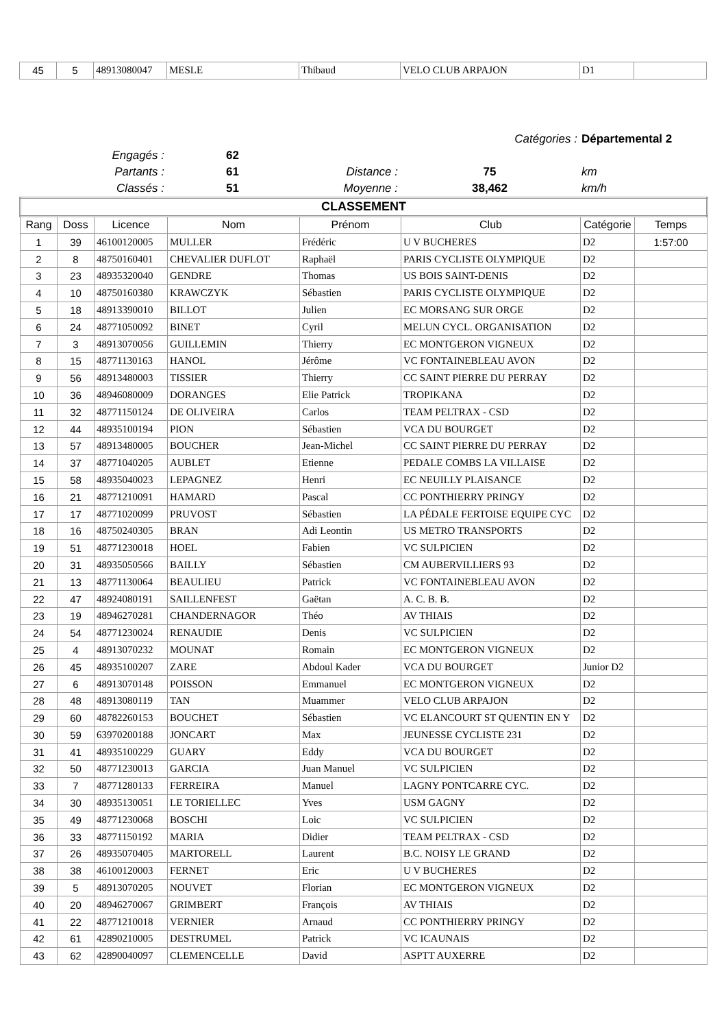| 45 | 5 | 48913080047 | MESLE | Thibaud | VELO CLUB ARPAJON | D1 | |
| | | | Catégories : | Départemental 2 |
| Engagés : | 62 | | | |
| Partants : | 61 | Distance : | 75 | km |
| Classés : | 51 | Moyenne : | 38,462 | km/h |
| CLASSEMENT | | | | | | | |
| --- | --- | --- | --- | --- | --- | --- | --- |
| Rang | Doss | Licence | Nom | Prénom | Club | Catégorie | Temps |
| 1 | 39 | 46100120005 | MULLER | Frédéric | U V BUCHERES | D2 | 1:57:00 |
| 2 | 8 | 48750160401 | CHEVALIER DUFLOT | Raphaël | PARIS CYCLISTE OLYMPIQUE | D2 | |
| 3 | 23 | 48935320040 | GENDRE | Thomas | US BOIS SAINT-DENIS | D2 | |
| 4 | 10 | 48750160380 | KRAWCZYK | Sébastien | PARIS CYCLISTE OLYMPIQUE | D2 | |
| 5 | 18 | 48913390010 | BILLOT | Julien | EC MORSANG SUR ORGE | D2 | |
| 6 | 24 | 48771050092 | BINET | Cyril | MELUN CYCL. ORGANISATION | D2 | |
| 7 | 3 | 48913070056 | GUILLEMIN | Thierry | EC MONTGERON VIGNEUX | D2 | |
| 8 | 15 | 48771130163 | HANOL | Jérôme | VC FONTAINEBLEAU AVON | D2 | |
| 9 | 56 | 48913480003 | TISSIER | Thierry | CC SAINT PIERRE DU PERRAY | D2 | |
| 10 | 36 | 48946080009 | DORANGES | Elie Patrick | TROPIKANA | D2 | |
| 11 | 32 | 48771150124 | DE OLIVEIRA | Carlos | TEAM PELTRAX - CSD | D2 | |
| 12 | 44 | 48935100194 | PION | Sébastien | VCA DU BOURGET | D2 | |
| 13 | 57 | 48913480005 | BOUCHER | Jean-Michel | CC SAINT PIERRE DU PERRAY | D2 | |
| 14 | 37 | 48771040205 | AUBLET | Etienne | PEDALE COMBS LA VILLAISE | D2 | |
| 15 | 58 | 48935040023 | LEPAGNEZ | Henri | EC NEUILLY PLAISANCE | D2 | |
| 16 | 21 | 48771210091 | HAMARD | Pascal | CC PONTHIERRY PRINGY | D2 | |
| 17 | 17 | 48771020099 | PRUVOST | Sébastien | LA PÉDALE FERTOISE EQUIPE CYC | D2 | |
| 18 | 16 | 48750240305 | BRAN | Adi Leontin | US METRO TRANSPORTS | D2 | |
| 19 | 51 | 48771230018 | HOEL | Fabien | VC SULPICIEN | D2 | |
| 20 | 31 | 48935050566 | BAILLY | Sébastien | CM AUBERVILLIERS 93 | D2 | |
| 21 | 13 | 48771130064 | BEAULIEU | Patrick | VC FONTAINEBLEAU AVON | D2 | |
| 22 | 47 | 48924080191 | SAILLENFEST | Gaëtan | A. C. B. B. | D2 | |
| 23 | 19 | 48946270281 | CHANDERNAGOR | Théo | AV THIAIS | D2 | |
| 24 | 54 | 48771230024 | RENAUDIE | Denis | VC SULPICIEN | D2 | |
| 25 | 4 | 48913070232 | MOUNAT | Romain | EC MONTGERON VIGNEUX | D2 | |
| 26 | 45 | 48935100207 | ZARE | Abdoul Kader | VCA DU BOURGET | Junior D2 | |
| 27 | 6 | 48913070148 | POISSON | Emmanuel | EC MONTGERON VIGNEUX | D2 | |
| 28 | 48 | 48913080119 | TAN | Muammer | VELO CLUB ARPAJON | D2 | |
| 29 | 60 | 48782260153 | BOUCHET | Sébastien | VC ELANCOURT ST QUENTIN EN Y | D2 | |
| 30 | 59 | 63970200188 | JONCART | Max | JEUNESSE CYCLISTE 231 | D2 | |
| 31 | 41 | 48935100229 | GUARY | Eddy | VCA DU BOURGET | D2 | |
| 32 | 50 | 48771230013 | GARCIA | Juan Manuel | VC SULPICIEN | D2 | |
| 33 | 7 | 48771280133 | FERREIRA | Manuel | LAGNY PONTCARRE CYC. | D2 | |
| 34 | 30 | 48935130051 | LE TORIELLEC | Yves | USM GAGNY | D2 | |
| 35 | 49 | 48771230068 | BOSCHI | Loic | VC SULPICIEN | D2 | |
| 36 | 33 | 48771150192 | MARIA | Didier | TEAM PELTRAX - CSD | D2 | |
| 37 | 26 | 48935070405 | MARTORELL | Laurent | B.C. NOISY LE GRAND | D2 | |
| 38 | 38 | 46100120003 | FERNET | Eric | U V BUCHERES | D2 | |
| 39 | 5 | 48913070205 | NOUVET | Florian | EC MONTGERON VIGNEUX | D2 | |
| 40 | 20 | 48946270067 | GRIMBERT | François | AV THIAIS | D2 | |
| 41 | 22 | 48771210018 | VERNIER | Arnaud | CC PONTHIERRY PRINGY | D2 | |
| 42 | 61 | 42890210005 | DESTRUMEL | Patrick | VC ICAUNAIS | D2 | |
| 43 | 62 | 42890040097 | CLEMENCELLE | David | ASPTT AUXERRE | D2 | |